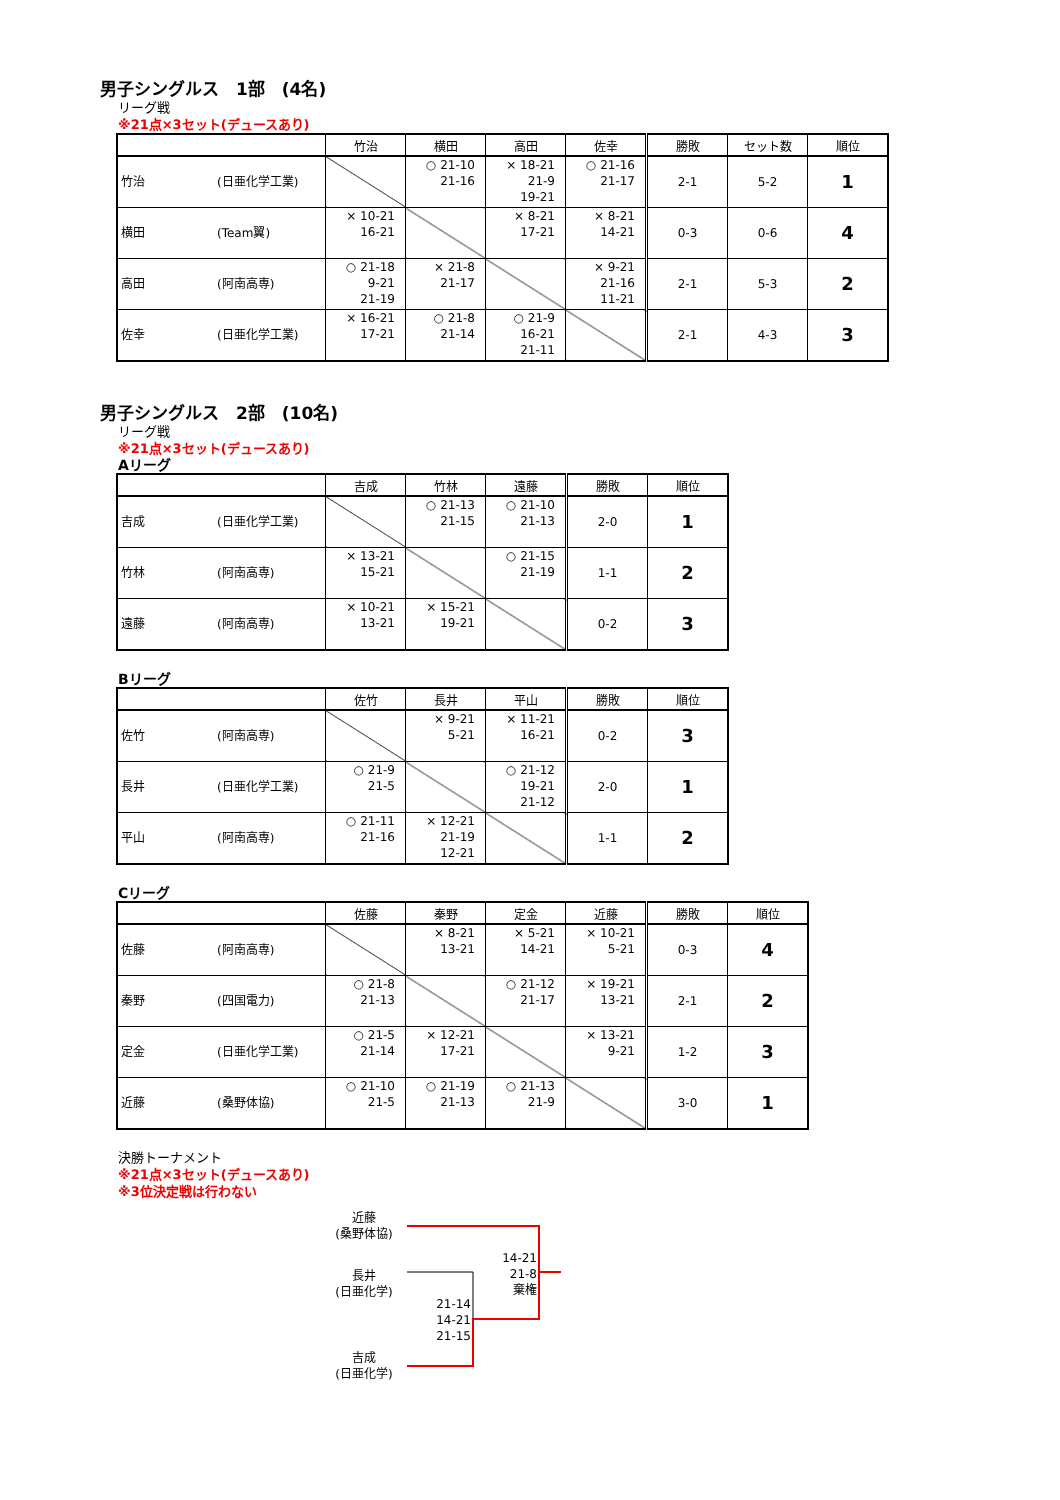男子シングルス　1部　(4名)
リーグ戦
※21点×3セット(デュースあり)
| | 竹治 | 横田 | 高田 | 佐幸 | 勝敗 | セット数 | 順位 |
| --- | --- | --- | --- | --- | --- | --- | --- |
| 竹治 (日亜化学工業) | | ○ 21-10 21-16 | × 18-21 21-9 19-21 | ○ 21-16 21-17 | 2-1 | 5-2 | 1 |
| 横田 (Team翼) | × 10-21 16-21 | | × 8-21 17-21 | × 8-21 14-21 | 0-3 | 0-6 | 4 |
| 高田 (阿南高専) | ○ 21-18 9-21 21-19 | × 21-8 21-17 | | × 9-21 21-16 11-21 | 2-1 | 5-3 | 2 |
| 佐幸 (日亜化学工業) | × 16-21 17-21 | ○ 21-8 21-14 | ○ 21-9 16-21 21-11 | | 2-1 | 4-3 | 3 |
男子シングルス　2部　(10名)
リーグ戦
※21点×3セット(デュースあり)
Aリーグ
| | 吉成 | 竹林 | 遠藤 | 勝敗 | 順位 |
| --- | --- | --- | --- | --- | --- |
| 吉成 (日亜化学工業) | | ○ 21-13 21-15 | ○ 21-10 21-13 | 2-0 | 1 |
| 竹林 (阿南高専) | × 13-21 15-21 | | ○ 21-15 21-19 | 1-1 | 2 |
| 遠藤 (阿南高専) | × 10-21 13-21 | × 15-21 19-21 | | 0-2 | 3 |
Bリーグ
| | 佐竹 | 長井 | 平山 | 勝敗 | 順位 |
| --- | --- | --- | --- | --- | --- |
| 佐竹 (阿南高専) | | × 9-21 5-21 | × 11-21 16-21 | 0-2 | 3 |
| 長井 (日亜化学工業) | ○ 21-9 21-5 | | ○ 21-12 19-21 21-12 | 2-0 | 1 |
| 平山 (阿南高専) | ○ 21-11 21-16 | × 12-21 21-19 12-21 | | 1-1 | 2 |
Cリーグ
| | 佐藤 | 秦野 | 定金 | 近藤 | 勝敗 | 順位 |
| --- | --- | --- | --- | --- | --- | --- |
| 佐藤 (阿南高専) | | × 8-21 13-21 | × 5-21 14-21 | × 10-21 5-21 | 0-3 | 4 |
| 秦野 (四国電力) | ○ 21-8 21-13 | | ○ 21-12 21-17 | × 19-21 13-21 | 2-1 | 2 |
| 定金 (日亜化学工業) | ○ 21-5 21-14 | × 12-21 17-21 | | × 13-21 9-21 | 1-2 | 3 |
| 近藤 (桑野体協) | ○ 21-10 21-5 | ○ 21-19 21-13 | ○ 21-13 21-9 | | 3-0 | 1 |
決勝トーナメント
※21点×3セット(デュースあり)
※3位決定戦は行わない
近藤
(桑野体協)
長井
(日亜化学)
21-14
14-21
21-15
14-21
21-8
棄権
吉成
(日亜化学)